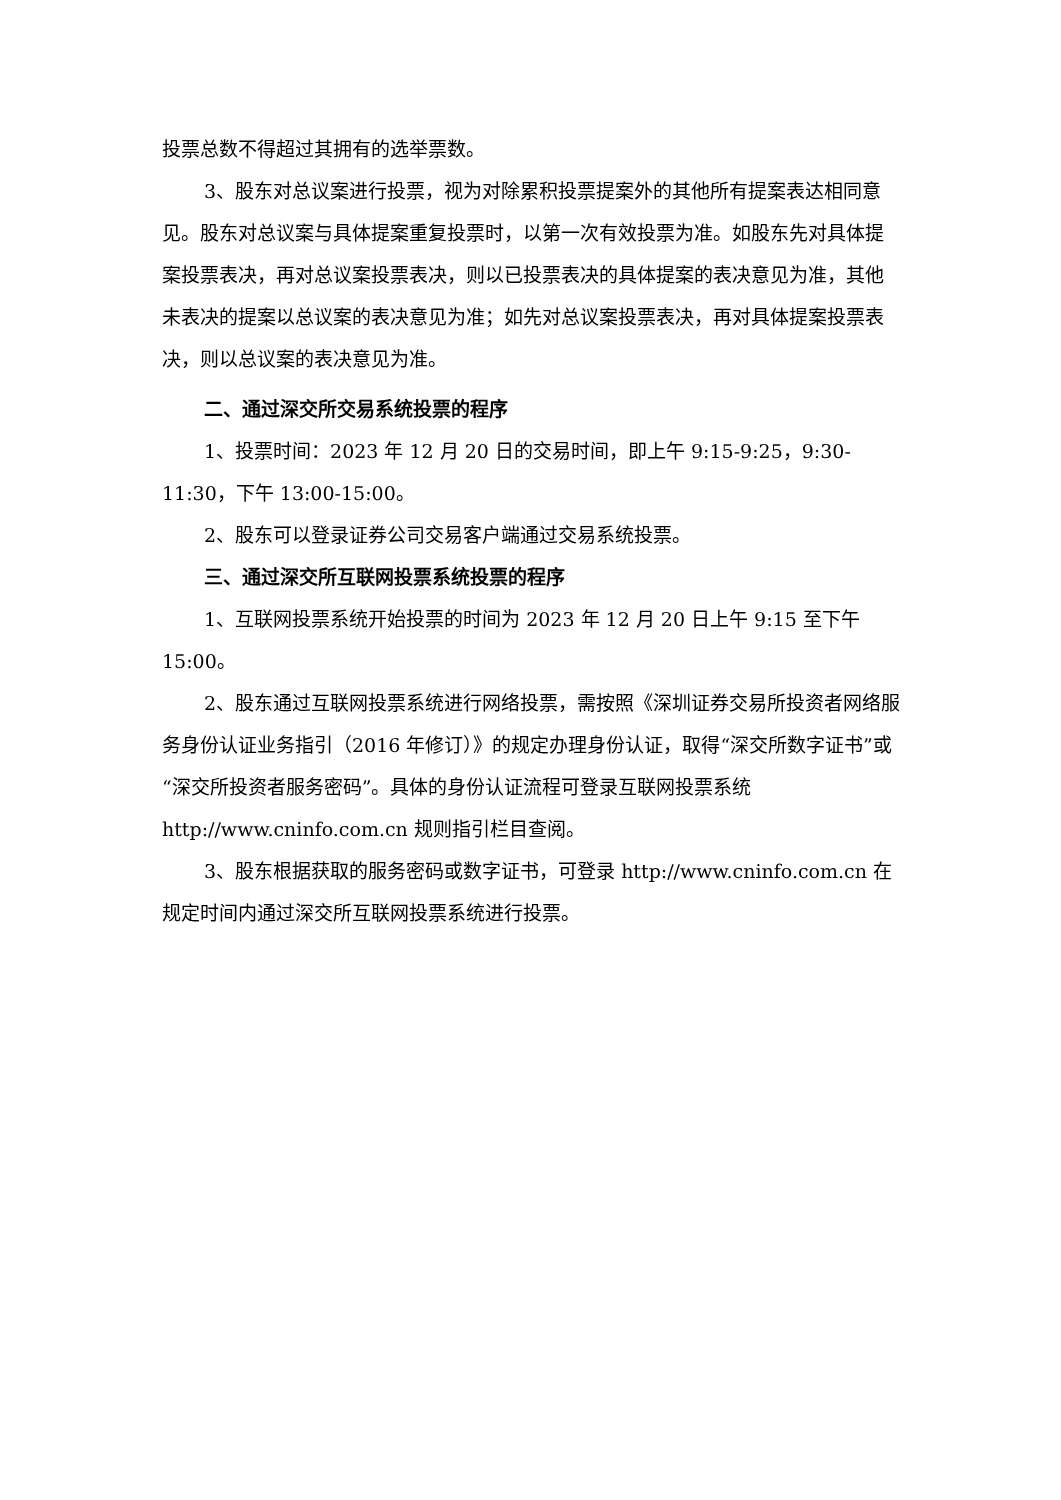投票总数不得超过其拥有的选举票数。
3、股东对总议案进行投票，视为对除累积投票提案外的其他所有提案表达相同意见。股东对总议案与具体提案重复投票时，以第一次有效投票为准。如股东先对具体提案投票表决，再对总议案投票表决，则以已投票表决的具体提案的表决意见为准，其他未表决的提案以总议案的表决意见为准；如先对总议案投票表决，再对具体提案投票表决，则以总议案的表决意见为准。
二、通过深交所交易系统投票的程序
1、投票时间：2023 年 12 月 20 日的交易时间，即上午 9:15-9:25，9:30-11:30，下午 13:00-15:00。
2、股东可以登录证券公司交易客户端通过交易系统投票。
三、通过深交所互联网投票系统投票的程序
1、互联网投票系统开始投票的时间为 2023 年 12 月 20 日上午 9:15 至下午 15:00。
2、股东通过互联网投票系统进行网络投票，需按照《深圳证券交易所投资者网络服务身份认证业务指引（2016 年修订）》的规定办理身份认证，取得“深交所数字证书”或“深交所投资者服务密码”。具体的身份认证流程可登录互联网投票系统 http://www.cninfo.com.cn 规则指引栏目查阅。
3、股东根据获取的服务密码或数字证书，可登录 http://www.cninfo.com.cn 在规定时间内通过深交所互联网投票系统进行投票。